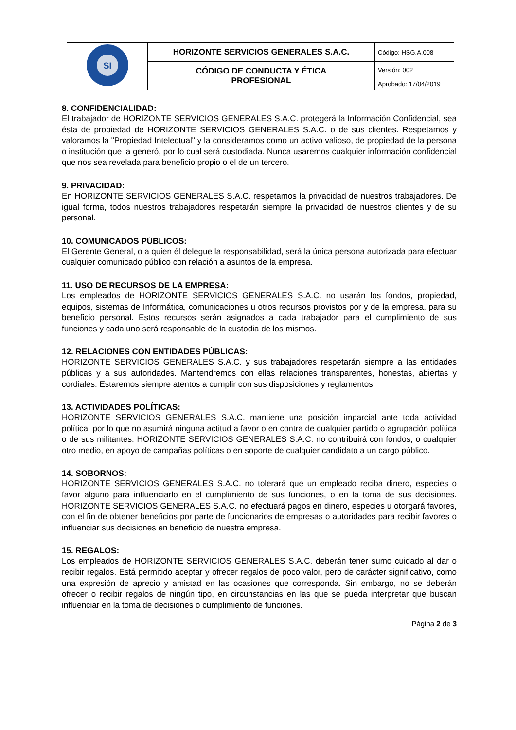| SI | HORIZONTE SERVICIOS GENERALES S.A.C. | Código: HSG.A.008 |
| | CÓDIGO DE CONDUCTA Y ÉTICA PROFESIONAL | Versión: 002 |
| | | Aprobado: 17/04/2019 |
8. CONFIDENCIALIDAD:
El trabajador de HORIZONTE SERVICIOS GENERALES S.A.C. protegerá la Información Confidencial, sea ésta de propiedad de HORIZONTE SERVICIOS GENERALES S.A.C. o de sus clientes. Respetamos y valoramos la "Propiedad Intelectual" y la consideramos como un activo valioso, de propiedad de la persona o institución que la generó, por lo cual será custodiada. Nunca usaremos cualquier información confidencial que nos sea revelada para beneficio propio o el de un tercero.
9. PRIVACIDAD:
En HORIZONTE SERVICIOS GENERALES S.A.C. respetamos la privacidad de nuestros trabajadores. De igual forma, todos nuestros trabajadores respetarán siempre la privacidad de nuestros clientes y de su personal.
10. COMUNICADOS PÚBLICOS:
El Gerente General, o a quien él delegue la responsabilidad, será la única persona autorizada para efectuar cualquier comunicado público con relación a asuntos de la empresa.
11. USO DE RECURSOS DE LA EMPRESA:
Los empleados de HORIZONTE SERVICIOS GENERALES S.A.C. no usarán los fondos, propiedad, equipos, sistemas de Informática, comunicaciones u otros recursos provistos por y de la empresa, para su beneficio personal. Estos recursos serán asignados a cada trabajador para el cumplimiento de sus funciones y cada uno será responsable de la custodia de los mismos.
12. RELACIONES CON ENTIDADES PÚBLICAS:
HORIZONTE SERVICIOS GENERALES S.A.C. y sus trabajadores respetarán siempre a las entidades públicas y a sus autoridades. Mantendremos con ellas relaciones transparentes, honestas, abiertas y cordiales. Estaremos siempre atentos a cumplir con sus disposiciones y reglamentos.
13. ACTIVIDADES POLÍTICAS:
HORIZONTE SERVICIOS GENERALES S.A.C. mantiene una posición imparcial ante toda actividad política, por lo que no asumirá ninguna actitud a favor o en contra de cualquier partido o agrupación política o de sus militantes. HORIZONTE SERVICIOS GENERALES S.A.C. no contribuirá con fondos, o cualquier otro medio, en apoyo de campañas políticas o en soporte de cualquier candidato a un cargo público.
14. SOBORNOS:
HORIZONTE SERVICIOS GENERALES S.A.C. no tolerará que un empleado reciba dinero, especies o favor alguno para influenciarlo en el cumplimiento de sus funciones, o en la toma de sus decisiones. HORIZONTE SERVICIOS GENERALES S.A.C. no efectuará pagos en dinero, especies u otorgará favores, con el fin de obtener beneficios por parte de funcionarios de empresas o autoridades para recibir favores o influenciar sus decisiones en beneficio de nuestra empresa.
15. REGALOS:
Los empleados de HORIZONTE SERVICIOS GENERALES S.A.C. deberán tener sumo cuidado al dar o recibir regalos. Está permitido aceptar y ofrecer regalos de poco valor, pero de carácter significativo, como una expresión de aprecio y amistad en las ocasiones que corresponda. Sin embargo, no se deberán ofrecer o recibir regalos de ningún tipo, en circunstancias en las que se pueda interpretar que buscan influenciar en la toma de decisiones o cumplimiento de funciones.
Página 2 de 3